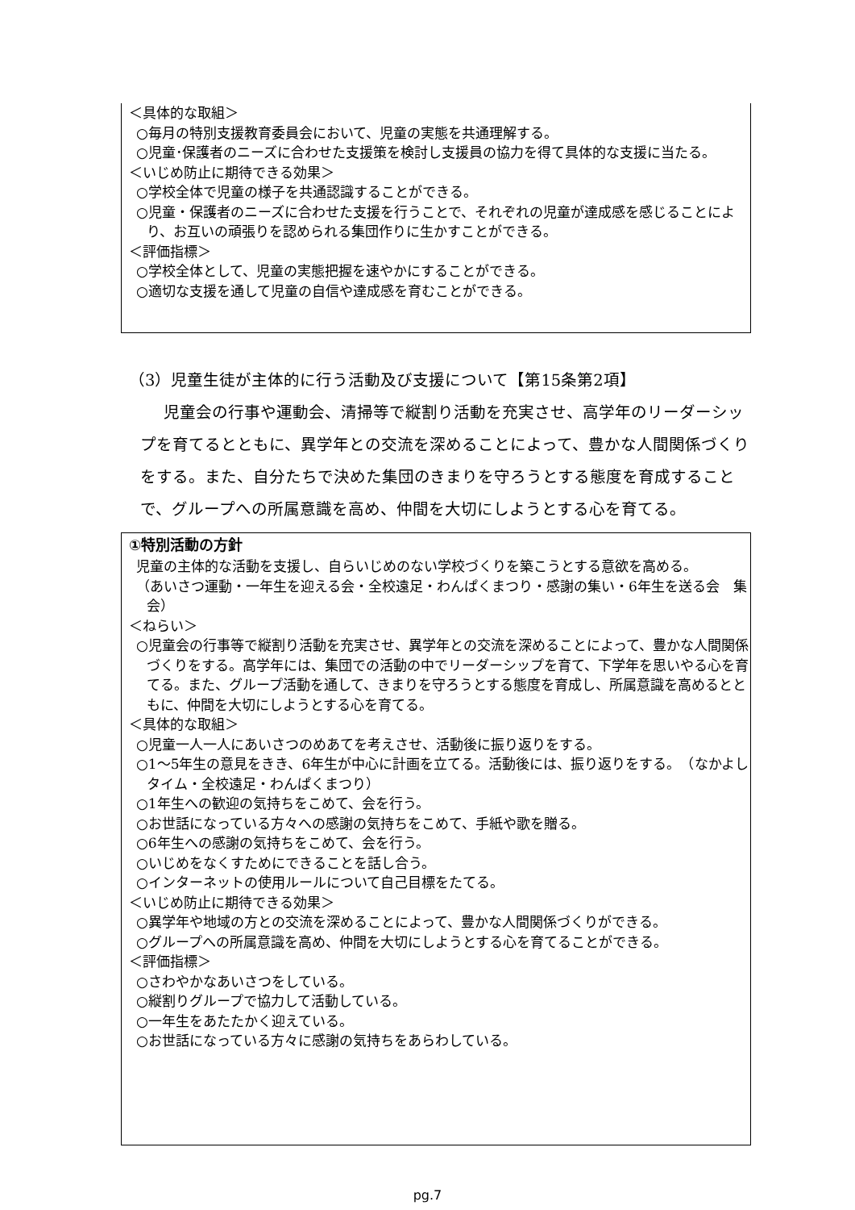＜具体的な取組＞
○毎月の特別支援教育委員会において、児童の実態を共通理解する。
○児童･保護者のニーズに合わせた支援策を検討し支援員の協力を得て具体的な支援に当たる。
＜いじめ防止に期待できる効果＞
○学校全体で児童の様子を共通認識することができる。
○児童・保護者のニーズに合わせた支援を行うことで、それぞれの児童が達成感を感じることにより、お互いの頑張りを認められる集団作りに生かすことができる。
＜評価指標＞
○学校全体として、児童の実態把握を速やかにすることができる。
○適切な支援を通して児童の自信や達成感を育むことができる。
（3）児童生徒が主体的に行う活動及び支援について【第15条第2項】
児童会の行事や運動会、清掃等で縦割り活動を充実させ、高学年のリーダーシップを育てるとともに、異学年との交流を深めることによって、豊かな人間関係づくりをする。また、自分たちで決めた集団のきまりを守ろうとする態度を育成することで、グループへの所属意識を高め、仲間を大切にしようとする心を育てる。
①特別活動の方針
児童の主体的な活動を支援し、自らいじめのない学校づくりを築こうとする意欲を高める。
（あいさつ運動・一年生を迎える会・全校遠足・わんぱくまつり・感謝の集い・6年生を送る会　集会）
＜ねらい＞
○児童会の行事等で縦割り活動を充実させ、異学年との交流を深めることによって、豊かな人間関係づくりをする。高学年には、集団での活動の中でリーダーシップを育て、下学年を思いやる心を育てる。また、グループ活動を通して、きまりを守ろうとする態度を育成し、所属意識を高めるとともに、仲間を大切にしようとする心を育てる。
＜具体的な取組＞
○児童一人一人にあいさつのめあてを考えさせ、活動後に振り返りをする。
○1～5年生の意見をきき、6年生が中心に計画を立てる。活動後には、振り返りをする。　（なかよしタイム・全校遠足・わんぱくまつり）
○1年生への歓迎の気持ちをこめて、会を行う。
○お世話になっている方々への感謝の気持ちをこめて、手紙や歌を贈る。
○6年生への感謝の気持ちをこめて、会を行う。
○いじめをなくすためにできることを話し合う。
○インターネットの使用ルールについて自己目標をたてる。
＜いじめ防止に期待できる効果＞
○異学年や地域の方との交流を深めることによって、豊かな人間関係づくりができる。
○グループへの所属意識を高め、仲間を大切にしようとする心を育てることができる。
＜評価指標＞
○さわやかなあいさつをしている。
○縦割りグループで協力して活動している。
○一年生をあたたかく迎えている。
○お世話になっている方々に感謝の気持ちをあらわしている。
pg.7